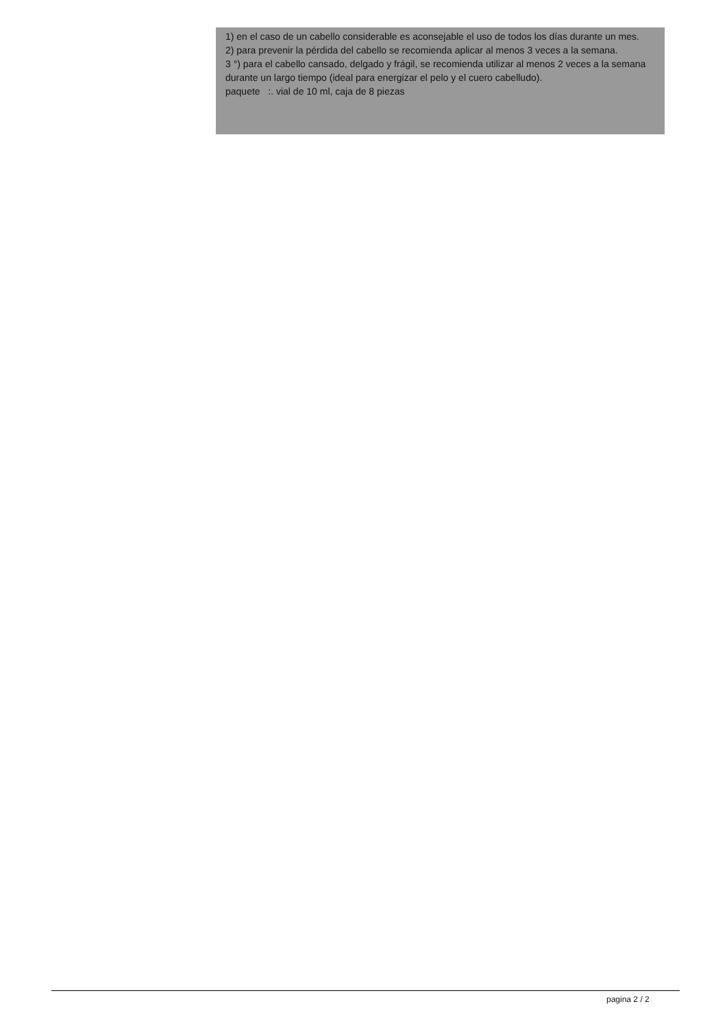1) en el caso de un cabello considerable es aconsejable el uso de todos los días durante un mes.
2) para prevenir la pérdida del cabello se recomienda aplicar al menos 3 veces a la semana.
3 °) para el cabello cansado, delgado y frágil, se recomienda utilizar al menos 2 veces a la semana durante un largo tiempo (ideal para energizar el pelo y el cuero cabelludo).
paquete :. vial de 10 ml, caja de 8 piezas
pagina 2 / 2